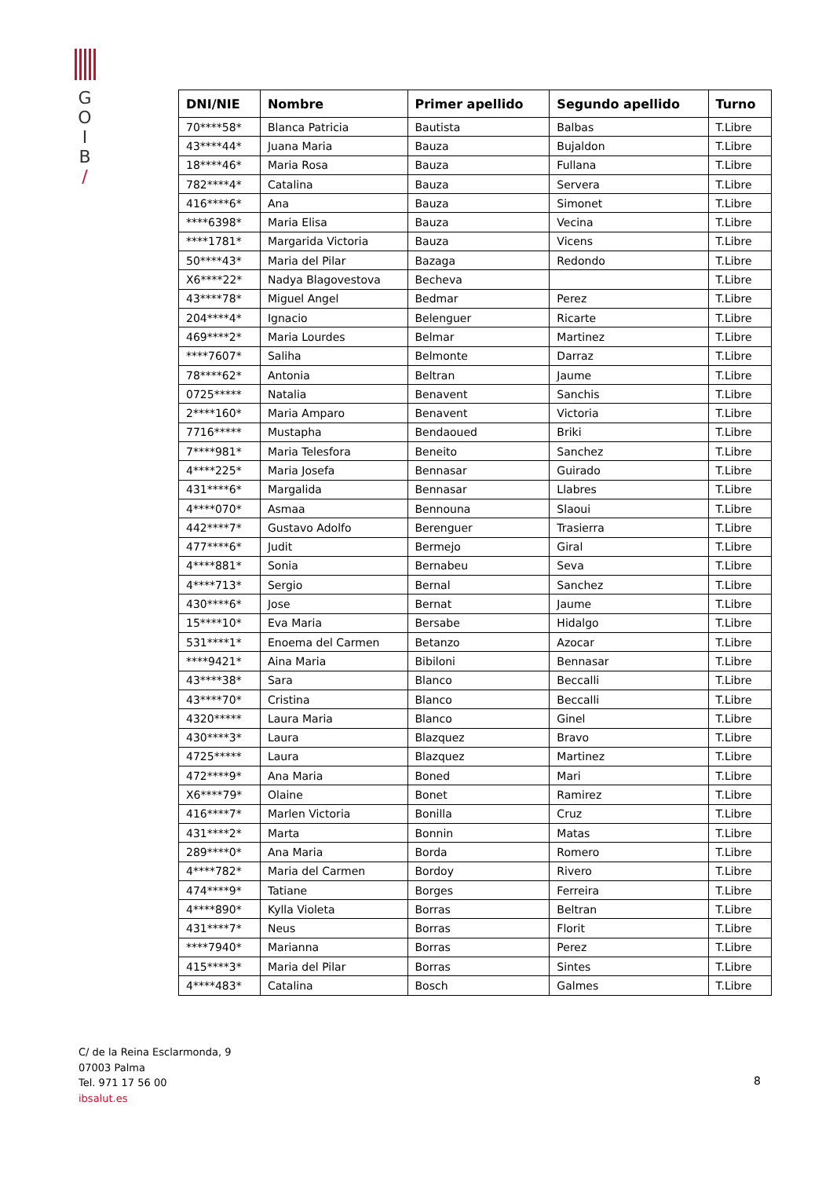G
O
I
B
/
| DNI/NIE | Nombre | Primer apellido | Segundo apellido | Turno |
| --- | --- | --- | --- | --- |
| 70****58* | Blanca Patricia | Bautista | Balbas | T.Libre |
| 43****44* | Juana Maria | Bauza | Bujaldon | T.Libre |
| 18****46* | Maria Rosa | Bauza | Fullana | T.Libre |
| 782****4* | Catalina | Bauza | Servera | T.Libre |
| 416****6* | Ana | Bauza | Simonet | T.Libre |
| ****6398* | Maria Elisa | Bauza | Vecina | T.Libre |
| ****1781* | Margarida Victoria | Bauza | Vicens | T.Libre |
| 50****43* | Maria del Pilar | Bazaga | Redondo | T.Libre |
| X6****22* | Nadya Blagovestova | Becheva | | T.Libre |
| 43****78* | Miguel Angel | Bedmar | Perez | T.Libre |
| 204****4* | Ignacio | Belenguer | Ricarte | T.Libre |
| 469****2* | Maria Lourdes | Belmar | Martinez | T.Libre |
| ****7607* | Saliha | Belmonte | Darraz | T.Libre |
| 78****62* | Antonia | Beltran | Jaume | T.Libre |
| 0725***** | Natalia | Benavent | Sanchis | T.Libre |
| 2****160* | Maria Amparo | Benavent | Victoria | T.Libre |
| 7716***** | Mustapha | Bendaoued | Briki | T.Libre |
| 7****981* | Maria Telesfora | Beneito | Sanchez | T.Libre |
| 4****225* | Maria Josefa | Bennasar | Guirado | T.Libre |
| 431****6* | Margalida | Bennasar | Llabres | T.Libre |
| 4****070* | Asmaa | Bennouna | Slaoui | T.Libre |
| 442****7* | Gustavo Adolfo | Berenguer | Trasierra | T.Libre |
| 477****6* | Judit | Bermejo | Giral | T.Libre |
| 4****881* | Sonia | Bernabeu | Seva | T.Libre |
| 4****713* | Sergio | Bernal | Sanchez | T.Libre |
| 430****6* | Jose | Bernat | Jaume | T.Libre |
| 15****10* | Eva Maria | Bersabe | Hidalgo | T.Libre |
| 531****1* | Enoema del Carmen | Betanzo | Azocar | T.Libre |
| ****9421* | Aina Maria | Bibiloni | Bennasar | T.Libre |
| 43****38* | Sara | Blanco | Beccalli | T.Libre |
| 43****70* | Cristina | Blanco | Beccalli | T.Libre |
| 4320***** | Laura Maria | Blanco | Ginel | T.Libre |
| 430****3* | Laura | Blazquez | Bravo | T.Libre |
| 4725***** | Laura | Blazquez | Martinez | T.Libre |
| 472****9* | Ana Maria | Boned | Mari | T.Libre |
| X6****79* | Olaine | Bonet | Ramirez | T.Libre |
| 416****7* | Marlen Victoria | Bonilla | Cruz | T.Libre |
| 431****2* | Marta | Bonnin | Matas | T.Libre |
| 289****0* | Ana Maria | Borda | Romero | T.Libre |
| 4****782* | Maria del Carmen | Bordoy | Rivero | T.Libre |
| 474****9* | Tatiane | Borges | Ferreira | T.Libre |
| 4****890* | Kylla Violeta | Borras | Beltran | T.Libre |
| 431****7* | Neus | Borras | Florit | T.Libre |
| ****7940* | Marianna | Borras | Perez | T.Libre |
| 415****3* | Maria del Pilar | Borras | Sintes | T.Libre |
| 4****483* | Catalina | Bosch | Galmes | T.Libre |
C/ de la Reina Esclarmonda, 9
07003 Palma
Tel. 971 17 56 00
ibsalut.es
8